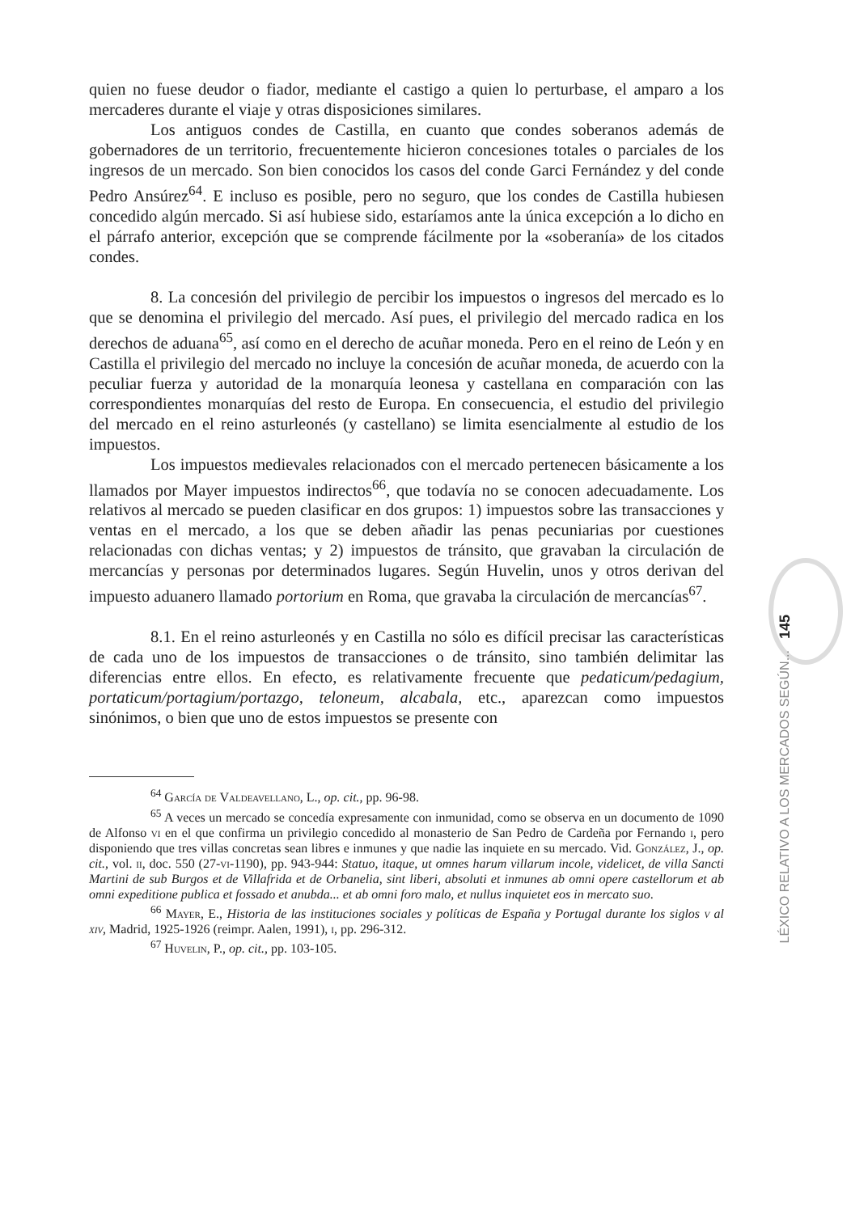quien no fuese deudor o fiador, mediante el castigo a quien lo perturbase, el amparo a los mercaderes durante el viaje y otras disposiciones similares.
Los antiguos condes de Castilla, en cuanto que condes soberanos además de gobernadores de un territorio, frecuentemente hicieron concesiones totales o parciales de los ingresos de un mercado. Son bien conocidos los casos del conde Garci Fernández y del conde Pedro Ansúrez<sup>64</sup>. E incluso es posible, pero no seguro, que los condes de Castilla hubiesen concedido algún mercado. Si así hubiese sido, estaríamos ante la única excepción a lo dicho en el párrafo anterior, excepción que se comprende fácilmente por la «soberanía» de los citados condes.
8. La concesión del privilegio de percibir los impuestos o ingresos del mercado es lo que se denomina el privilegio del mercado. Así pues, el privilegio del mercado radica en los derechos de aduana<sup>65</sup>, así como en el derecho de acuñar moneda. Pero en el reino de León y en Castilla el privilegio del mercado no incluye la concesión de acuñar moneda, de acuerdo con la peculiar fuerza y autoridad de la monarquía leonesa y castellana en comparación con las correspondientes monarquías del resto de Europa. En consecuencia, el estudio del privilegio del mercado en el reino asturleonés (y castellano) se limita esencialmente al estudio de los impuestos.
Los impuestos medievales relacionados con el mercado pertenecen básicamente a los llamados por Mayer impuestos indirectos<sup>66</sup>, que todavía no se conocen adecuadamente. Los relativos al mercado se pueden clasificar en dos grupos: 1) impuestos sobre las transacciones y ventas en el mercado, a los que se deben añadir las penas pecuniarias por cuestiones relacionadas con dichas ventas; y 2) impuestos de tránsito, que gravaban la circulación de mercancías y personas por determinados lugares. Según Huvelin, unos y otros derivan del impuesto aduanero llamado portorium en Roma, que gravaba la circulación de mercancías<sup>67</sup>.
8.1. En el reino asturleonés y en Castilla no sólo es difícil precisar las características de cada uno de los impuestos de transacciones o de tránsito, sino también delimitar las diferencias entre ellos. En efecto, es relativamente frecuente que pedaticum/pedagium, portaticum/portagium/portazgo, teloneum, alcabala, etc., aparezcan como impuestos sinónimos, o bien que uno de estos impuestos se presente con
<sup>64</sup> García de Valdeavellano, L., op. cit., pp. 96-98.
<sup>65</sup> A veces un mercado se concedía expresamente con inmunidad, como se observa en un documento de 1090 de Alfonso vi en el que confirma un privilegio concedido al monasterio de San Pedro de Cardeña por Fernando i, pero disponiendo que tres villas concretas sean libres e inmunes y que nadie las inquiete en su mercado. Vid. González, J., op. cit., vol. ii, doc. 550 (27-vi-1190), pp. 943-944: Statuo, itaque, ut omnes harum villarum incole, videlicet, de villa Sancti Martini de sub Burgos et de Villafrida et de Orbanelia, sint liberi, absoluti et inmunes ab omni opere castellorum et ab omni expeditione publica et fossado et anubda... et ab omni foro malo, et nullus inquietet eos in mercato suo.
<sup>66</sup> Mayer, E., Historia de las instituciones sociales y políticas de España y Portugal durante los siglos v al xiv, Madrid, 1925-1926 (reimpr. Aalen, 1991), i, pp. 296-312.
<sup>67</sup> Huvelin, P., op. cit., pp. 103-105.
145
LÉXICO RELATIVO A LOS MERCADOS SEGÚN...